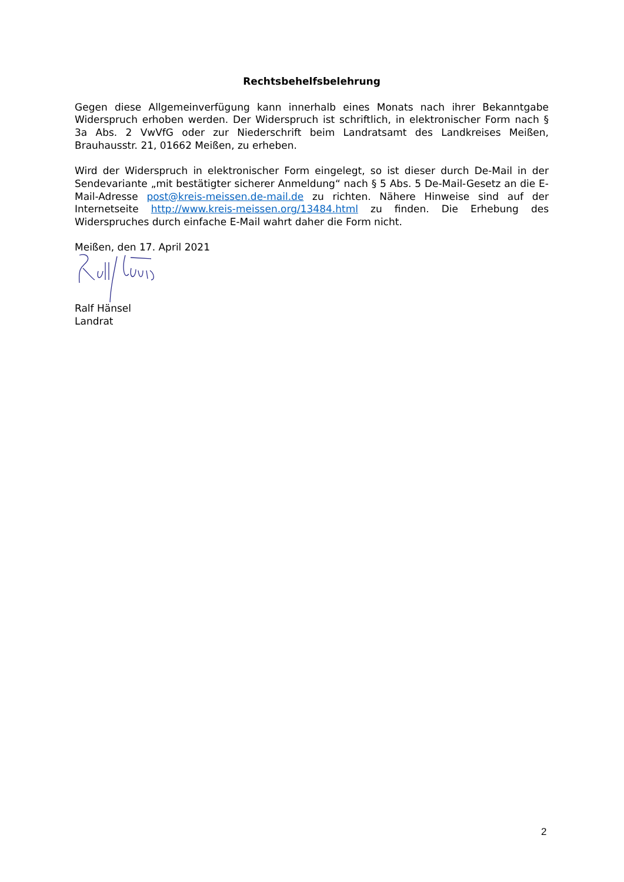Rechtsbehelfsbelehrung
Gegen diese Allgemeinverfügung kann innerhalb eines Monats nach ihrer Bekanntgabe Widerspruch erhoben werden. Der Widerspruch ist schriftlich, in elektronischer Form nach § 3a Abs. 2 VwVfG oder zur Niederschrift beim Landratsamt des Landkreises Meißen, Brauhausstr. 21, 01662 Meißen, zu erheben.
Wird der Widerspruch in elektronischer Form eingelegt, so ist dieser durch De-Mail in der Sendevariante „mit bestätigter sicherer Anmeldung“ nach § 5 Abs. 5 De-Mail-Gesetz an die E-Mail-Adresse post@kreis-meissen.de-mail.de zu richten. Nähere Hinweise sind auf der Internetseite http://www.kreis-meissen.org/13484.html zu finden. Die Erhebung des Widerspruches durch einfache E-Mail wahrt daher die Form nicht.
Meißen, den 17. April 2021
Ralf Hänsel
Landrat
2